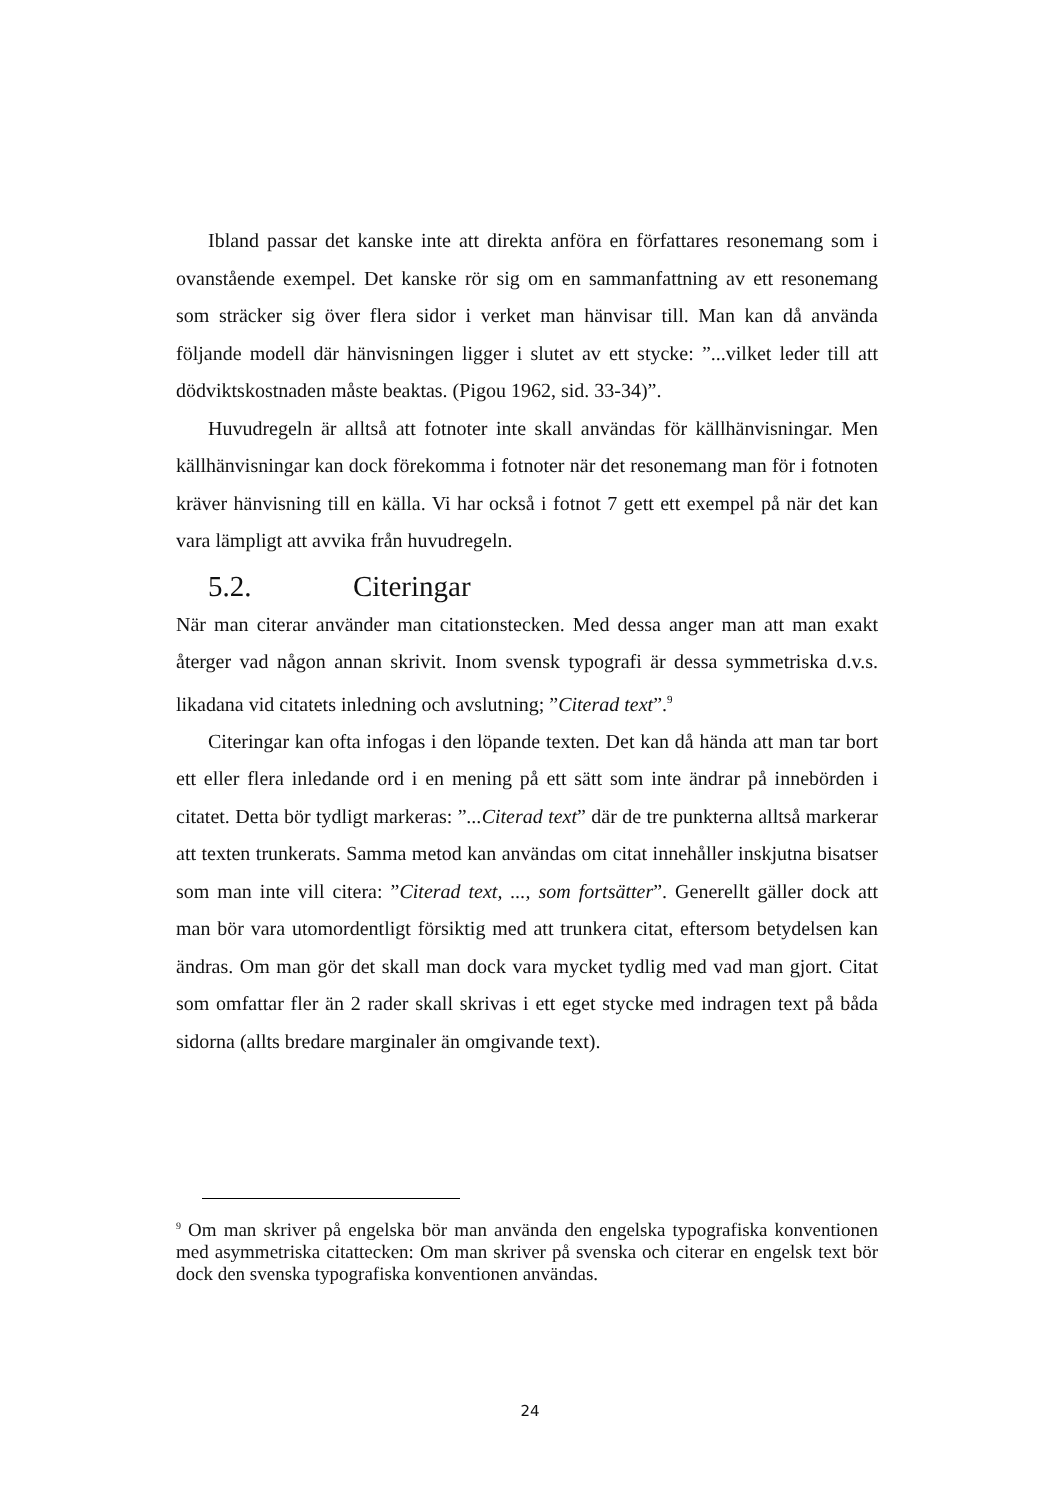Ibland passar det kanske inte att direkta anföra en författares resonemang som i ovanstående exempel. Det kanske rör sig om en sammanfattning av ett resonemang som sträcker sig över flera sidor i verket man hänvisar till. Man kan då använda följande modell där hänvisningen ligger i slutet av ett stycke: ”...vilket leder till att dödviktskostnaden måste beaktas. (Pigou 1962, sid. 33-34)”.
Huvudregeln är alltså att fotnoter inte skall användas för källhänvisningar. Men källhänvisningar kan dock förekomma i fotnoter när det resonemang man för i fotnoten kräver hänvisning till en källa. Vi har också i fotnot 7 gett ett exempel på när det kan vara lämpligt att avvika från huvudregeln.
5.2. Citeringar
När man citerar använder man citationstecken. Med dessa anger man att man exakt återger vad någon annan skrivit. Inom svensk typografi är dessa symmetriska d.v.s. likadana vid citatets inledning och avslutning; ”Citerad text”.<sup>9</sup>
Citeringar kan ofta infogas i den löpande texten. Det kan då hända att man tar bort ett eller flera inledande ord i en mening på ett sätt som inte ändrar på innebörden i citatet. Detta bör tydligt markeras: ”...Citerad text” där de tre punkterna alltså markerar att texten trunkerats. Samma metod kan användas om citat innehåller inskjutna bisatser som man inte vill citera: ”Citerad text, ..., som fortsätter”. Generellt gäller dock att man bör vara utomordentligt försiktig med att trunkera citat, eftersom betydelsen kan ändras. Om man gör det skall man dock vara mycket tydlig med vad man gjort. Citat som omfattar fler än 2 rader skall skrivas i ett eget stycke med indragen text på båda sidorna (allts bredare marginaler än omgivande text).
<sup>9</sup> Om man skriver på engelska bör man använda den engelska typografiska konventionen med asymmetriska citattecken: Om man skriver på svenska och citerar en engelsk text bör dock den svenska typografiska konventionen användas.
24